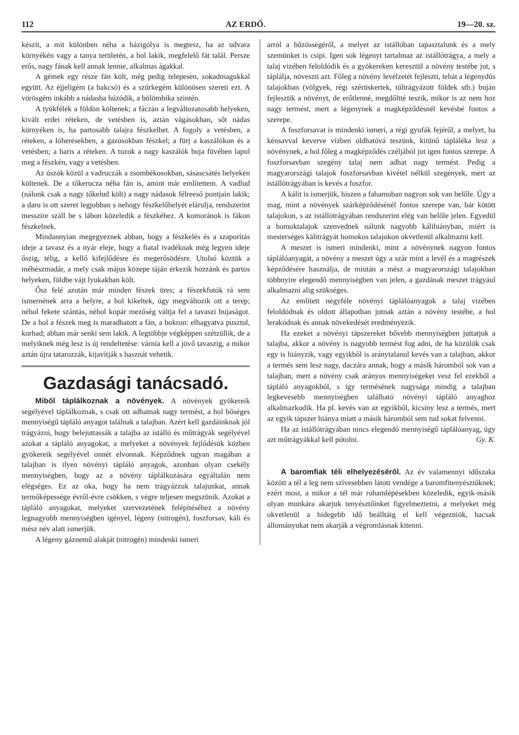112 AZ ERDŐ. 19—20. sz.
készít, a mit különben néha a házigólya is megtesz, ha az udvara környékén vagy a tanya területén, a hol lakik, megfelelő fát talál. Persze erős, nagy fának kell annak lennie, alkalmas ágakkal.
A gémek egy része fán költ, még pedig telepesen, sokadmagukkal együtt. Az éjjeligém (a bakcsó) és a szürkegém különösen szereti ezt. A vörösgém inkább a nádasba húzódik, a bölömbika szintén.
A tyúkfélék a földön költenek; a fáczán a legváltozatosabb helyeken, kivált erdei réteken, de vetésben is, aztán vágásokban, sőt nádas környéken is, ha partosabb talajra fészkelhet. A fogoly a vetésben, a réteken, a lóherésekben, a gazosokban fészkel; a fürj a kaszálókon és a vetésben; a haris a réteken. A tuzok a nagy kaszálók buja füvében lapul meg a fészkén, vagy a vetésben.
Az úszók közül a vadruczák a zsombékosokban, sásascsátés helyeken költenek. De a tőkerucza néha fán is, amint már említettem. A vadlud (nálunk csak a nagy tőkelud költ) a nagy nádasok félreeső pontjain lakik; a daru is ott szeret legjobban s nehogy fészkelőhelyét elárulja, rendszerint messzire száll be s lábon közeledik a fészkéhez. A komoránok is fákon fészkelnek.
Mindannyian megegyeznek abban, hogy a fészkelés és a szaporítás ideje a tavasz és a nyár eleje, hogy a fiatal ivadéknak még legyen ideje őszig, télig, a kellő kifejlődésre és megerősödésre. Utolsó köztük a méhészmadár, a mely csak május közepe táján érkezik hozzánk és partos helyeken, földbe vájt lyukakban költ.
Ősz felé azután már minden fészek üres; a fészekfutók rá sem ismernének arra a helyre, a hol kikeltek, úgy megváltozik ott a terep; néhol fekete szántás, néhol kopár mezőség váltja fel a tavaszi bujaságot. De a hol a fészek meg is maradhatott a fán, a bokron: elhagyatva pusztul, korhad; abban már senki sem lakik. A legtöbbje végképpen szétzüllik, de a melyiknek még lesz is új rendeltetése: várnia kell a jövő tavaszig, a mikor aztán újra tatarozzák, kijavítják s hasznát vehetik.
Gazdasági tanácsadó.
Miből táplálkoznak a növények. A növények gyökereik segélyével táplálkoznak, s csak ott adhatnak nagy termést, a hol bőséges mennyiségű tápláló anyagot találnak a talajban. Azért kell gazdáinknak jól trágyázni, hogy belejuttassák a talajba az istálló és műtrágyák segélyével azokat a tápláló anyagokat, a melyeket a növények fejlődésük közben gyökereik segélyével onnét elvonnak. Képződnek ugyan magában a talajban is ilyen növényi tápláló anyagok, azonban olyan csekély mennyiségben, hogy az a növény táplálkozására egyáltalán nem elégséges. Ez az oka, hogy ha nem trágyázzuk talajunkat, annak termőképessége évről-évre csökken, s végre teljesen megszünik. Azokat a tápláló anyagokat, melyeket szervezetének felépítéséhez a növény legnagyobb mennyiségben igényel, légeny (nitrogén), foszforsav, káli és mész név alatt ismerjük.
A légeny gáznemű alakját (nitrogén) mindenki ismeri
arról a bűzösségéről, a melyet az istállóban tapasztalunk és a mely szemünket is csipi. Igen sok légenyt tartalmaz az istállótrágya, a mely a talaj vizében feloldódik és a gyökereken keresztül a növény testébe jut, s táplálja, növeszti azt. Főleg a növény levélzetét fejleszti, tehát a légenydús talajokban (völgyek, régi szérüskertek, túltrágyázott földek stb.) buján fejlesztik a növényt, de erőtlenné, megdőltté teszik, mikor is az nem hoz nagy termést, mert a légenynek a magképződésnél kevésbé fontos a szerepe.
A foszforsavat is mindenki ismeri, a régi gyufák fejéről, a melyet, ha kénsavval keverve vízben oldhatóvá teszünk, kitünő tápláléka lesz a növénynek, a hol főleg a magképződés czéljából jut igen fontos szerepe. A foszforsavban szegény talaj nem adhat nagy termést. Pedig a magyarországi talajok foszforsavban kivétel nélkül szegények, mert az istállótrágyában is kevés a foszfor.
A kálit is ismerjük, hiszen a fahamuban nagyon sok van belőle. Úgy a mag, mint a növények szárképződésénél fontos szerepe van, bár kötött talajokon, s az istállótrágyában rendszerint elég van belőle jelen. Egyedül a homoktalajok szenvednek nálunk nagyobb kálihiányban, miért is mesterséges kálitrágyát homokos talajokon okvetlenül alkalmazni kell.
A meszet is ismeri mindenki, mint a növénynek nagyon fontos táplálóanyagát, a növény a meszet úgy a szár mint a levél és a magrészek képződésére használja, de miután a mész a magyarországi talajokban többnyire elegendő mennyiségben van jelen, a gazdának meszet trágyául alkalmazni alig szükséges.
Az említett négyféle növényi táplálóanyagok a talaj vizében feloldódnak és oldott állapotban jutnak aztán a növény testébe, a hol lerakódnak és annak növekedését eredményezik.
Ha ezeket a növényi tápszereket bővebb mennyiségben juttatjuk a talajba, akkor a növény is nagyobb termést fog adni, de ha közülök csak egy is hiányzik, vagy egyikből is aránytalanul kevés van a talajban, akkor a termés sem lesz nagy, daczára annak, hogy a másik háromból sok van a talajban, mert a növény csak arányos mennyiségeket vesz fel ezekből a tápláló anyagokból, s így termésének nagysága mindig a talajban legkevesebb mennyiségben található növényi tápláló anyaghoz alkalmazkodik. Ha pl. kevés van az egyikből, kicsiny lesz a termés, mert az egyik tápszer hiánya miatt a másik háromból sem tud sokat felvenni.
Ha az istállótrágyában nincs elegendő mennyiségű táplálóanyag, úgy azt műtrágyákkal kell pótolni. Gy. K.
A baromfiak téli elhelyezéséről. Az év valamennyi időszaka között a tél a leg nem szívesebben látott vendége a baromfitenyésztőknek; ezért most, a mikor a tél már rohamlépésekben közeledik, egyik-másik olyan munkára akarjuk tenyésztőinket figyelmeztetni, a melyeket még okvetlenül a hidegebb idő beálltáig el kell végezniök, hacsak állományukat nem akarják a végromlásnak kitenni.